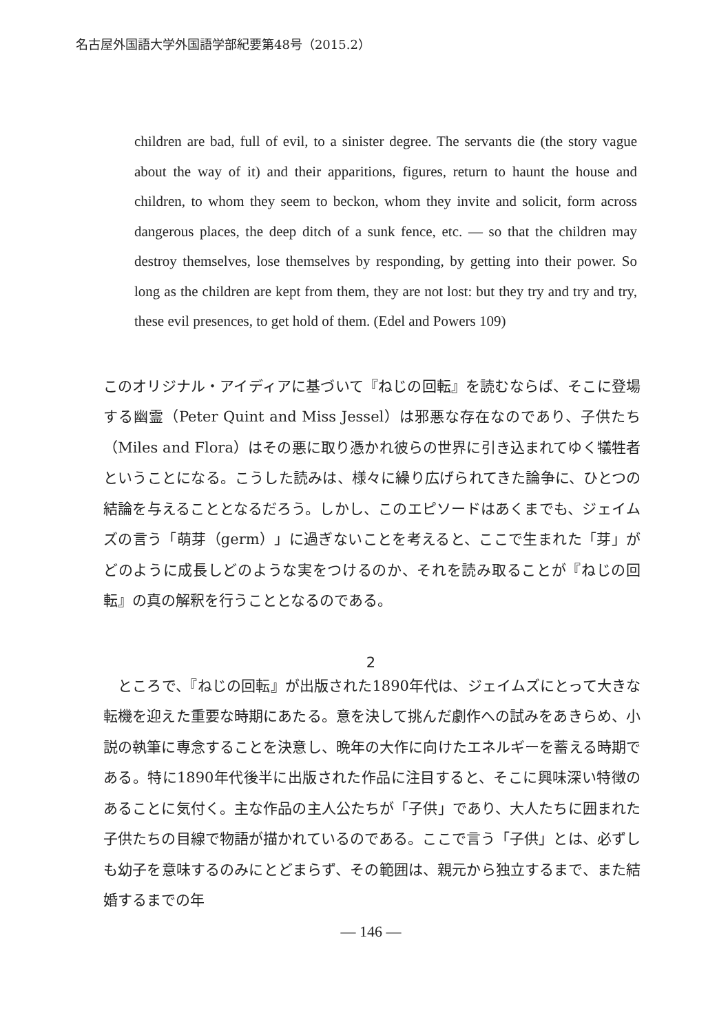名古屋外国語大学外国語学部紀要第48号（2015.2）
children are bad, full of evil, to a sinister degree. The servants die (the story vague about the way of it) and their apparitions, figures, return to haunt the house and children, to whom they seem to beckon, whom they invite and solicit, form across dangerous places, the deep ditch of a sunk fence, etc. — so that the children may destroy themselves, lose themselves by responding, by getting into their power. So long as the children are kept from them, they are not lost: but they try and try and try, these evil presences, to get hold of them. (Edel and Powers 109)
このオリジナル・アイディアに基づいて『ねじの回転』を読むならば、そこに登場する幽霊（Peter Quint and Miss Jessel）は邪悪な存在なのであり、子供たち（Miles and Flora）はその悪に取り憑かれ彼らの世界に引き込まれてゆく犠牲者ということになる。こうした読みは、様々に繰り広げられてきた論争に、ひとつの結論を与えることとなるだろう。しかし、このエピソードはあくまでも、ジェイムズの言う「萌芽（germ）」に過ぎないことを考えると、ここで生まれた「芽」がどのように成長しどのような実をつけるのか、それを読み取ることが『ねじの回転』の真の解釈を行うこととなるのである。
2
　ところで、『ねじの回転』が出版された1890年代は、ジェイムズにとって大きな転機を迎えた重要な時期にあたる。意を決して挑んだ劇作への試みをあきらめ、小説の執筆に専念することを決意し、晩年の大作に向けたエネルギーを蓄える時期である。特に1890年代後半に出版された作品に注目すると、そこに興味深い特徴のあることに気付く。主な作品の主人公たちが「子供」であり、大人たちに囲まれた子供たちの目線で物語が描かれているのである。ここで言う「子供」とは、必ずしも幼子を意味するのみにとどまらず、その範囲は、親元から独立するまで、また結婚するまでの年
— 146 —